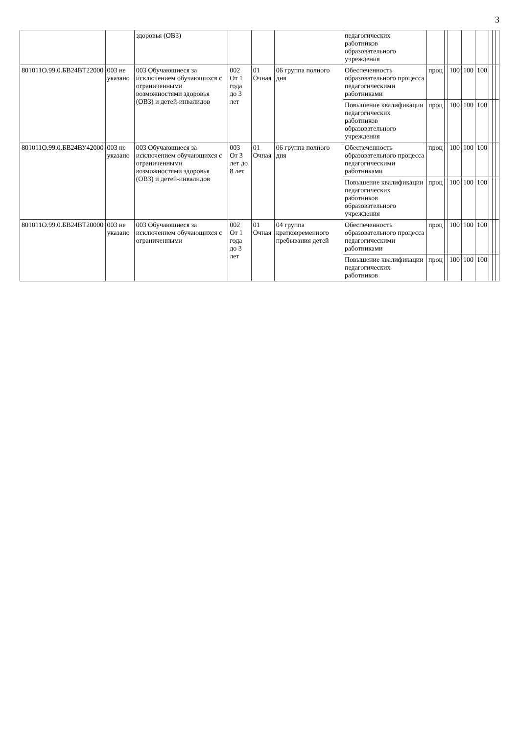3
| | | здоровья (ОВЗ) | | | | педагогических работников образовательного учреждения | | | | | | | | |
| 801011О.99.0.БВ24ВТ22000 | 003 не указано | 003 Обучающиеся за исключением обучающихся с ограниченными возможностями здоровья (ОВЗ) и детей-инвалидов | 002 От 1 года до 3 лет | 01 Очная | 06 группа полного дня | Обеспеченность образовательного процесса педагогическими работниками | проц | | 100 | 100 | 100 | | | |
| | | | | | | Повышение квалификации педагогических работников образовательного учреждения | проц | | 100 | 100 | 100 | | | |
| 801011О.99.0.БВ24ВУ42000 | 003 не указано | 003 Обучающиеся за исключением обучающихся с ограниченными возможностями здоровья (ОВЗ) и детей-инвалидов | 003 От 3 лет до 8 лет | 01 Очная | 06 группа полного дня | Обеспеченность образовательного процесса педагогическими работниками | проц | | 100 | 100 | 100 | | | |
| | | | | | | Повышение квалификации педагогических работников образовательного учреждения | проц | | 100 | 100 | 100 | | | |
| 801011О.99.0.БВ24ВТ20000 | 003 не указано | 003 Обучающиеся за исключением обучающихся с ограниченными | 002 От 1 года до 3 лет | 01 Очная | 04 группа кратковременного пребывания детей | Обеспеченность образовательного процесса педагогическими работниками | проц | | 100 | 100 | 100 | | | |
| | | | | | | Повышение квалификации педагогических работников | проц | | 100 | 100 | 100 | | | |